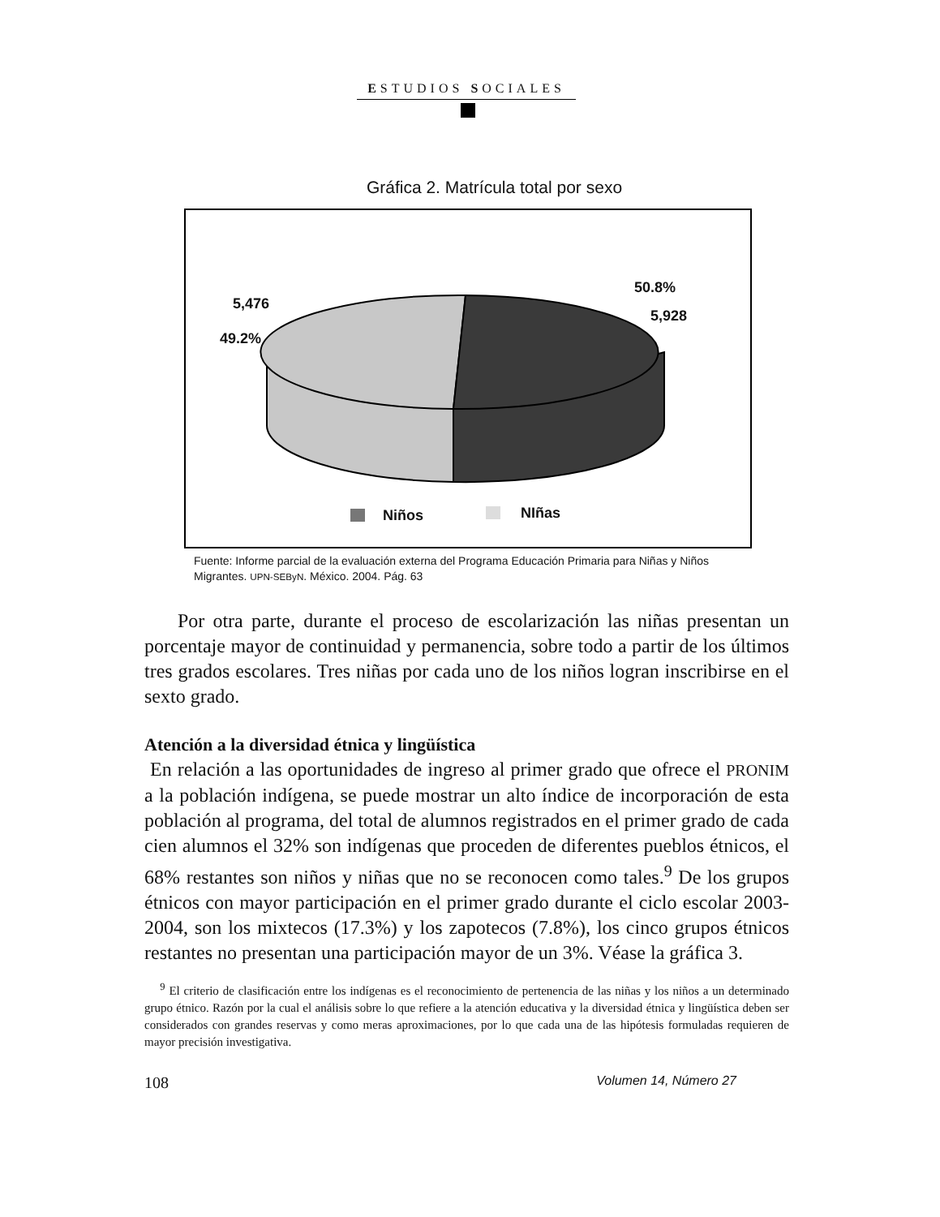ESTUDIOS SOCIALES
Gráfica 2. Matrícula total por sexo
5,476
49.2%
50.8%
5,928
Niños NIñas
Fuente: Informe parcial de la evaluación externa del Programa Educación Primaria para Niñas y Niños Migrantes. UPN-SEByN. México. 2004. Pág. 63
Por otra parte, durante el proceso de escolarización las niñas presentan un porcentaje mayor de continuidad y permanencia, sobre todo a partir de los últimos tres grados escolares. Tres niñas por cada uno de los niños logran inscribirse en el sexto grado.
Atención a la diversidad étnica y lingüística
En relación a las oportunidades de ingreso al primer grado que ofrece el PRONIM a la población indígena, se puede mostrar un alto índice de incorporación de esta población al programa, del total de alumnos registrados en el primer grado de cada cien alumnos el 32% son indígenas que proceden de diferentes pueblos étnicos, el 68% restantes son niños y niñas que no se reconocen como tales.<sup>9</sup> De los grupos étnicos con mayor participación en el primer grado durante el ciclo escolar 2003-2004, son los mixtecos (17.3%) y los zapotecos (7.8%), los cinco grupos étnicos restantes no presentan una participación mayor de un 3%. Véase la gráfica 3.
<sup>9</sup> El criterio de clasificación entre los indígenas es el reconocimiento de pertenencia de las niñas y los niños a un determinado grupo étnico. Razón por la cual el análisis sobre lo que refiere a la atención educativa y la diversidad étnica y lingüística deben ser considerados con grandes reservas y como meras aproximaciones, por lo que cada una de las hipótesis formuladas requieren de mayor precisión investigativa.
108 Volumen 14, Número 27